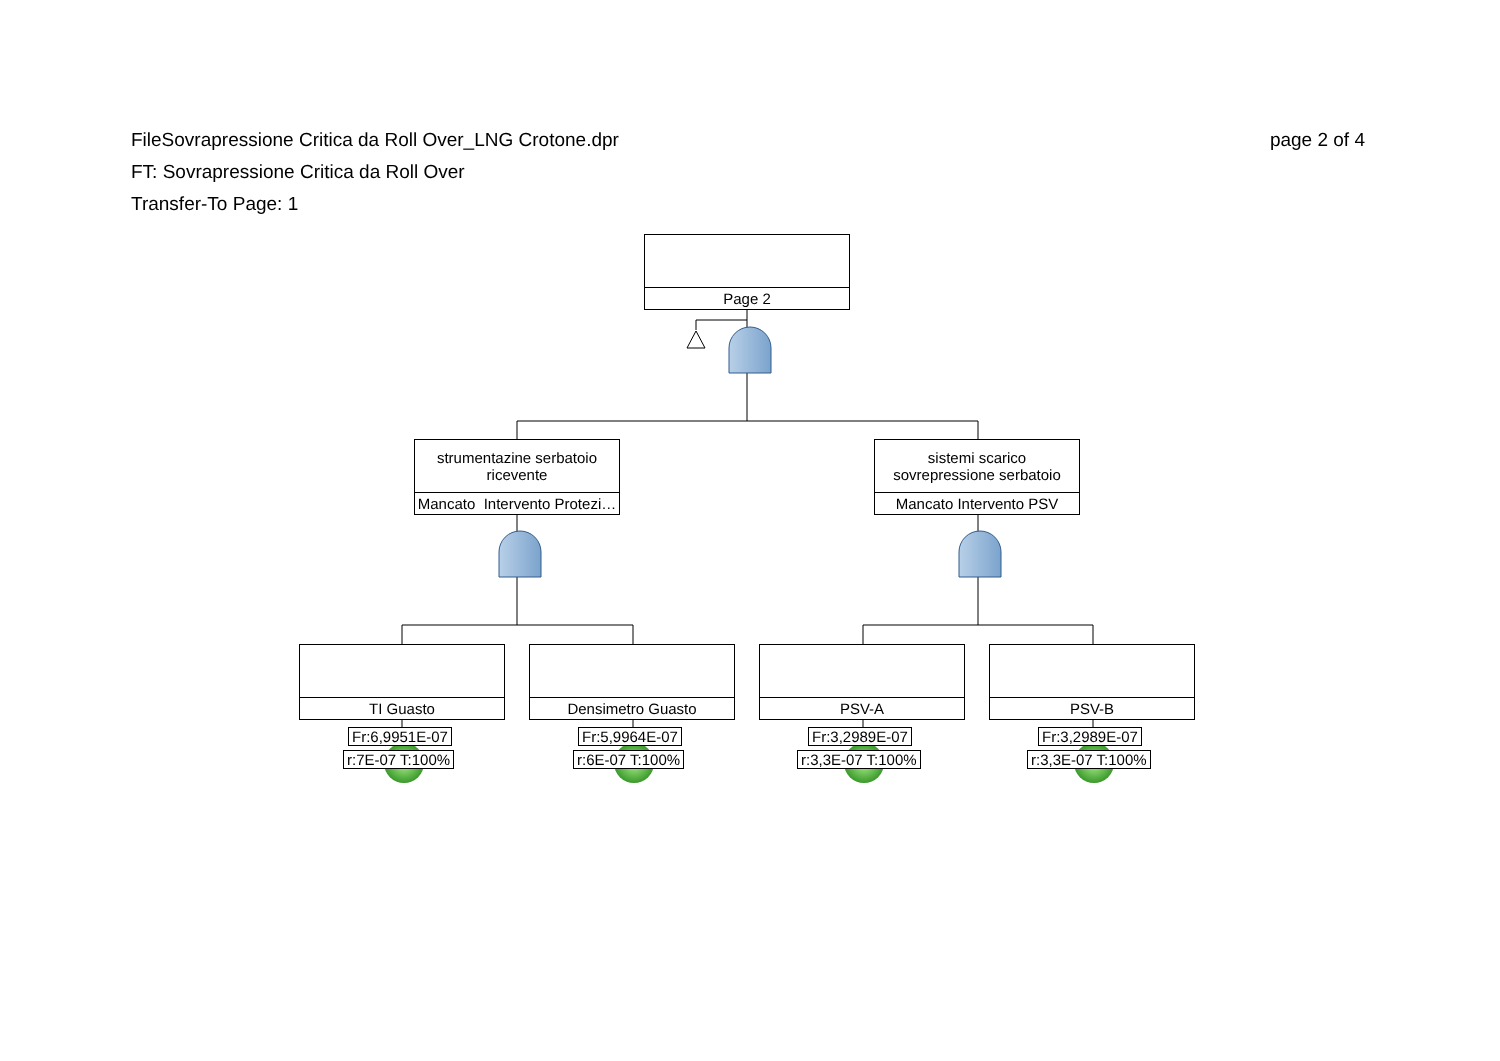page 2 of 4 FileSovrapressione Critica da Roll Over_LNG Crotone.dpr
FT: Sovrapressione Critica da Roll Over
Transfer-To Page: 1
Page 2
strumentazine serbatoio
ricevente
Mancato Intervento Protezi…
sistemi scarico
sovrepressione serbatoio
Mancato Intervento PSV
TI Guasto Densimetro Guasto PSV-A PSV-B
Fr:6,9951E-07
r:7E-07 T:100%
Fr:5,9964E-07
r:6E-07 T:100%
Fr:3,2989E-07
r:3,3E-07 T:100%
Fr:3,2989E-07
r:3,3E-07 T:100%